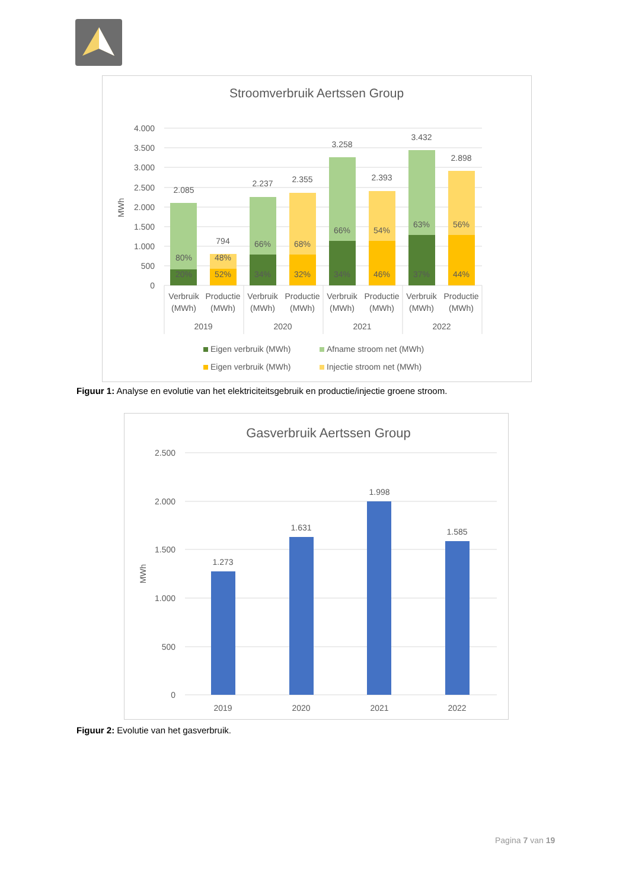Stroomverbruik Aertssen Group
4.000
3.500
3.000
2.500
2.000
1.500
1.000
500
0
MWh
2.085
794
2.237
2.355
3.258
2.393
3.432
2.898
80%
20%
48%
52%
66%
34%
68%
32%
66%
34%
54%
46%
63%
37%
56%
44%
Verbruik
(MWh)
Productie
(MWh)
Verbruik
(MWh)
Productie
(MWh)
Verbruik
(MWh)
Productie
(MWh)
Verbruik
(MWh)
Productie
(MWh)
2019
2020
2021
2022
Eigen verbruik (MWh)
Afname stroom net (MWh)
Eigen verbruik (MWh)
Injectie stroom net (MWh)
Figuur 1: Analyse en evolutie van het elektriciteitsgebruik en productie/injectie groene stroom.
Gasverbruik Aertssen Group
2.500
2.000
1.500
1.000
500
0
MWh
1.273
1.631
1.998
1.585
2019
2020
2021
2022
Figuur 2: Evolutie van het gasverbruik.
Pagina 7 van 19